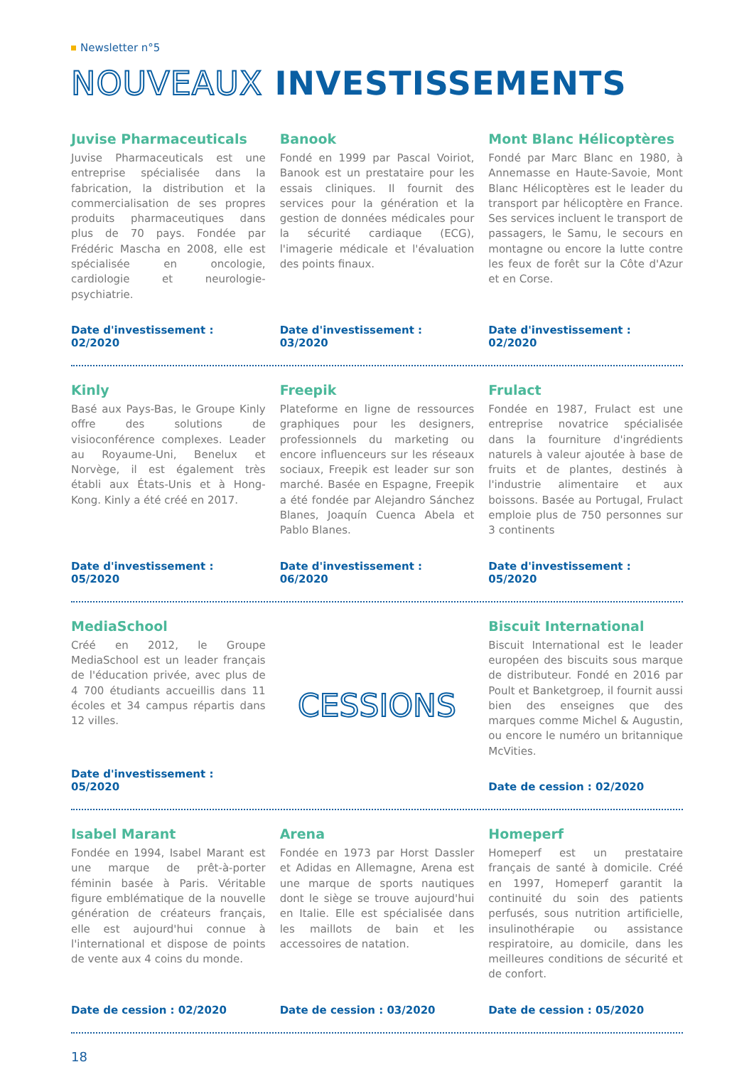Newsletter n°5
NOUVEAUX INVESTISSEMENTS
Juvise Pharmaceuticals
Juvise Pharmaceuticals est une entreprise spécialisée dans la fabrication, la distribution et la commercialisation de ses propres produits pharmaceutiques dans plus de 70 pays. Fondée par Frédéric Mascha en 2008, elle est spécialisée en oncologie, cardiologie et neurologie-psychiatrie.
Date d'investissement : 02/2020
Banook
Fondé en 1999 par Pascal Voiriot, Banook est un prestataire pour les essais cliniques. Il fournit des services pour la génération et la gestion de données médicales pour la sécurité cardiaque (ECG), l'imagerie médicale et l'évaluation des points finaux.
Date d'investissement : 03/2020
Mont Blanc Hélicoptères
Fondé par Marc Blanc en 1980, à Annemasse en Haute-Savoie, Mont Blanc Hélicoptères est le leader du transport par hélicoptère en France. Ses services incluent le transport de passagers, le Samu, le secours en montagne ou encore la lutte contre les feux de forêt sur la Côte d'Azur et en Corse.
Date d'investissement : 02/2020
Kinly
Basé aux Pays-Bas, le Groupe Kinly offre des solutions de visioconférence complexes. Leader au Royaume-Uni, Benelux et Norvège, il est également très établi aux États-Unis et à Hong-Kong. Kinly a été créé en 2017.
Date d'investissement : 05/2020
Freepik
Plateforme en ligne de ressources graphiques pour les designers, professionnels du marketing ou encore influenceurs sur les réseaux sociaux, Freepik est leader sur son marché. Basée en Espagne, Freepik a été fondée par Alejandro Sánchez Blanes, Joaquín Cuenca Abela et Pablo Blanes.
Date d'investissement : 06/2020
Frulact
Fondée en 1987, Frulact est une entreprise novatrice spécialisée dans la fourniture d'ingrédients naturels à valeur ajoutée à base de fruits et de plantes, destinés à l'industrie alimentaire et aux boissons. Basée au Portugal, Frulact emploie plus de 750 personnes sur 3 continents
Date d'investissement : 05/2020
MediaSchool
Créé en 2012, le Groupe MediaSchool est un leader français de l'éducation privée, avec plus de 4 700 étudiants accueillis dans 11 écoles et 34 campus répartis dans 12 villes.
Date d'investissement : 05/2020
CESSIONS
Biscuit International
Biscuit International est le leader européen des biscuits sous marque de distributeur. Fondé en 2016 par Poult et Banketgroep, il fournit aussi bien des enseignes que des marques comme Michel & Augustin, ou encore le numéro un britannique McVities.
Date de cession : 02/2020
Isabel Marant
Fondée en 1994, Isabel Marant est une marque de prêt-à-porter féminin basée à Paris. Véritable figure emblématique de la nouvelle génération de créateurs français, elle est aujourd'hui connue à l'international et dispose de points de vente aux 4 coins du monde.
Date de cession : 02/2020
Arena
Fondée en 1973 par Horst Dassler et Adidas en Allemagne, Arena est une marque de sports nautiques dont le siège se trouve aujourd'hui en Italie. Elle est spécialisée dans les maillots de bain et les accessoires de natation.
Date de cession : 03/2020
Homeperf
Homeperf est un prestataire français de santé à domicile. Créé en 1997, Homeperf garantit la continuité du soin des patients perfusés, sous nutrition artificielle, insulinothérapie ou assistance respiratoire, au domicile, dans les meilleures conditions de sécurité et de confort.
Date de cession : 05/2020
18